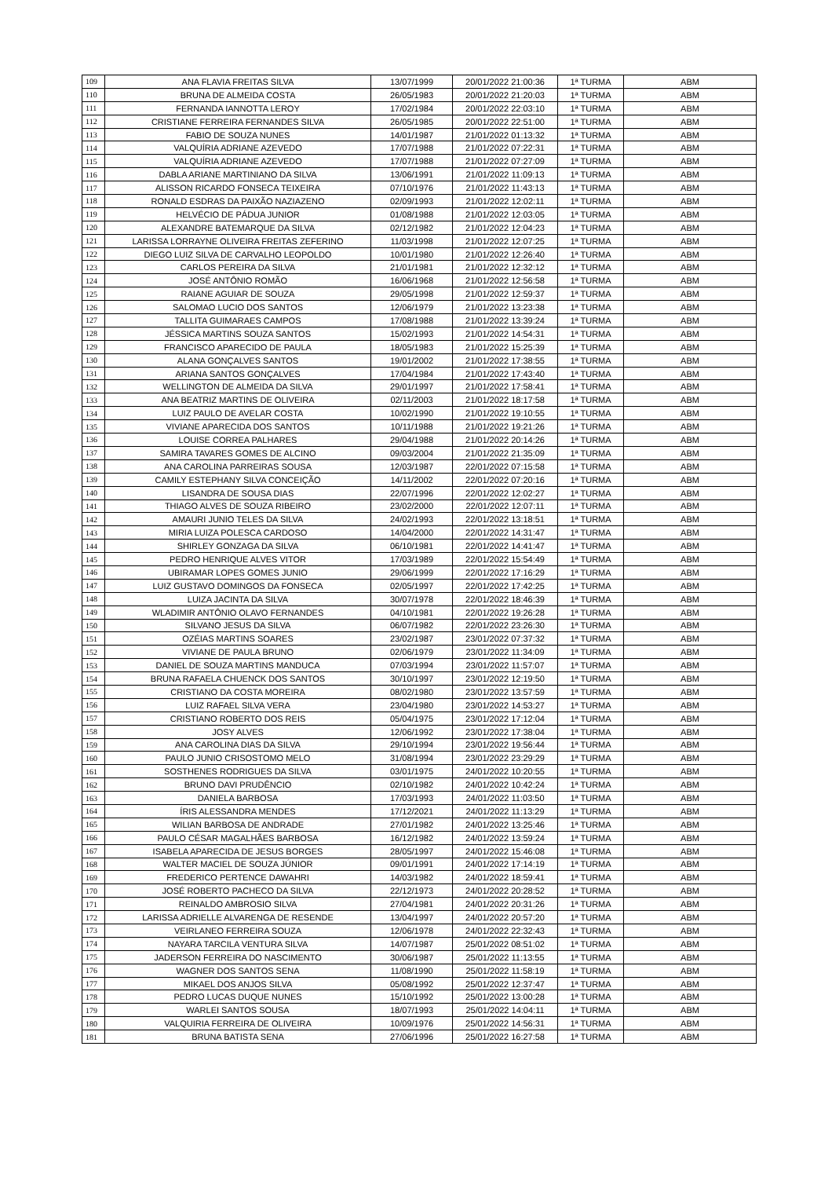| 109 | ANA FLAVIA FREITAS SILVA | 13/07/1999 | 20/01/2022 21:00:36 | 1ª TURMA | ABM |
| 110 | BRUNA DE ALMEIDA COSTA | 26/05/1983 | 20/01/2022 21:20:03 | 1ª TURMA | ABM |
| 111 | FERNANDA IANNOTTA LEROY | 17/02/1984 | 20/01/2022 22:03:10 | 1ª TURMA | ABM |
| 112 | CRISTIANE FERREIRA FERNANDES SILVA | 26/05/1985 | 20/01/2022 22:51:00 | 1ª TURMA | ABM |
| 113 | FABIO DE SOUZA NUNES | 14/01/1987 | 21/01/2022 01:13:32 | 1ª TURMA | ABM |
| 114 | VALQUÍRIA ADRIANE AZEVEDO | 17/07/1988 | 21/01/2022 07:22:31 | 1ª TURMA | ABM |
| 115 | VALQUÍRIA ADRIANE AZEVEDO | 17/07/1988 | 21/01/2022 07:27:09 | 1ª TURMA | ABM |
| 116 | DABLA ARIANE MARTINIANO DA SILVA | 13/06/1991 | 21/01/2022 11:09:13 | 1ª TURMA | ABM |
| 117 | ALISSON RICARDO FONSECA TEIXEIRA | 07/10/1976 | 21/01/2022 11:43:13 | 1ª TURMA | ABM |
| 118 | RONALD ESDRAS DA PAIXÃO NAZIAZENO | 02/09/1993 | 21/01/2022 12:02:11 | 1ª TURMA | ABM |
| 119 | HELVÉCIO DE PÁDUA JUNIOR | 01/08/1988 | 21/01/2022 12:03:05 | 1ª TURMA | ABM |
| 120 | ALEXANDRE BATEMARQUE DA SILVA | 02/12/1982 | 21/01/2022 12:04:23 | 1ª TURMA | ABM |
| 121 | LARISSA LORRAYNE OLIVEIRA FREITAS ZEFERINO | 11/03/1998 | 21/01/2022 12:07:25 | 1ª TURMA | ABM |
| 122 | DIEGO LUIZ SILVA DE CARVALHO LEOPOLDO | 10/01/1980 | 21/01/2022 12:26:40 | 1ª TURMA | ABM |
| 123 | CARLOS PEREIRA DA SILVA | 21/01/1981 | 21/01/2022 12:32:12 | 1ª TURMA | ABM |
| 124 | JOSÉ ANTÔNIO ROMÃO | 16/06/1968 | 21/01/2022 12:56:58 | 1ª TURMA | ABM |
| 125 | RAIANE AGUIAR DE SOUZA | 29/05/1998 | 21/01/2022 12:59:37 | 1ª TURMA | ABM |
| 126 | SALOMAO LUCIO DOS SANTOS | 12/06/1979 | 21/01/2022 13:23:38 | 1ª TURMA | ABM |
| 127 | TALLITA GUIMARAES CAMPOS | 17/08/1988 | 21/01/2022 13:39:24 | 1ª TURMA | ABM |
| 128 | JÉSSICA MARTINS SOUZA SANTOS | 15/02/1993 | 21/01/2022 14:54:31 | 1ª TURMA | ABM |
| 129 | FRANCISCO APARECIDO DE PAULA | 18/05/1983 | 21/01/2022 15:25:39 | 1ª TURMA | ABM |
| 130 | ALANA GONÇALVES SANTOS | 19/01/2002 | 21/01/2022 17:38:55 | 1ª TURMA | ABM |
| 131 | ARIANA SANTOS GONÇALVES | 17/04/1984 | 21/01/2022 17:43:40 | 1ª TURMA | ABM |
| 132 | WELLINGTON DE ALMEIDA DA SILVA | 29/01/1997 | 21/01/2022 17:58:41 | 1ª TURMA | ABM |
| 133 | ANA BEATRIZ MARTINS DE OLIVEIRA | 02/11/2003 | 21/01/2022 18:17:58 | 1ª TURMA | ABM |
| 134 | LUIZ PAULO DE AVELAR COSTA | 10/02/1990 | 21/01/2022 19:10:55 | 1ª TURMA | ABM |
| 135 | VIVIANE APARECIDA DOS SANTOS | 10/11/1988 | 21/01/2022 19:21:26 | 1ª TURMA | ABM |
| 136 | LOUISE CORREA PALHARES | 29/04/1988 | 21/01/2022 20:14:26 | 1ª TURMA | ABM |
| 137 | SAMIRA TAVARES GOMES DE ALCINO | 09/03/2004 | 21/01/2022 21:35:09 | 1ª TURMA | ABM |
| 138 | ANA CAROLINA PARREIRAS SOUSA | 12/03/1987 | 22/01/2022 07:15:58 | 1ª TURMA | ABM |
| 139 | CAMILY ESTEPHANY SILVA CONCEIÇÃO | 14/11/2002 | 22/01/2022 07:20:16 | 1ª TURMA | ABM |
| 140 | LISANDRA DE SOUSA DIAS | 22/07/1996 | 22/01/2022 12:02:27 | 1ª TURMA | ABM |
| 141 | THIAGO ALVES DE SOUZA RIBEIRO | 23/02/2000 | 22/01/2022 12:07:11 | 1ª TURMA | ABM |
| 142 | AMAURI JUNIO TELES DA SILVA | 24/02/1993 | 22/01/2022 13:18:51 | 1ª TURMA | ABM |
| 143 | MIRIA LUIZA POLESCA CARDOSO | 14/04/2000 | 22/01/2022 14:31:47 | 1ª TURMA | ABM |
| 144 | SHIRLEY GONZAGA DA SILVA | 06/10/1981 | 22/01/2022 14:41:47 | 1ª TURMA | ABM |
| 145 | PEDRO HENRIQUE ALVES VITOR | 17/03/1989 | 22/01/2022 15:54:49 | 1ª TURMA | ABM |
| 146 | UBIRAMAR LOPES GOMES JUNIO | 29/06/1999 | 22/01/2022 17:16:29 | 1ª TURMA | ABM |
| 147 | LUIZ GUSTAVO DOMINGOS DA FONSECA | 02/05/1997 | 22/01/2022 17:42:25 | 1ª TURMA | ABM |
| 148 | LUIZA JACINTA DA SILVA | 30/07/1978 | 22/01/2022 18:46:39 | 1ª TURMA | ABM |
| 149 | WLADIMIR ANTÔNIO OLAVO FERNANDES | 04/10/1981 | 22/01/2022 19:26:28 | 1ª TURMA | ABM |
| 150 | SILVANO JESUS DA SILVA | 06/07/1982 | 22/01/2022 23:26:30 | 1ª TURMA | ABM |
| 151 | OZÉIAS MARTINS SOARES | 23/02/1987 | 23/01/2022 07:37:32 | 1ª TURMA | ABM |
| 152 | VIVIANE DE PAULA BRUNO | 02/06/1979 | 23/01/2022 11:34:09 | 1ª TURMA | ABM |
| 153 | DANIEL DE SOUZA MARTINS MANDUCA | 07/03/1994 | 23/01/2022 11:57:07 | 1ª TURMA | ABM |
| 154 | BRUNA RAFAELA CHUENCK DOS SANTOS | 30/10/1997 | 23/01/2022 12:19:50 | 1ª TURMA | ABM |
| 155 | CRISTIANO DA COSTA MOREIRA | 08/02/1980 | 23/01/2022 13:57:59 | 1ª TURMA | ABM |
| 156 | LUIZ RAFAEL SILVA VERA | 23/04/1980 | 23/01/2022 14:53:27 | 1ª TURMA | ABM |
| 157 | CRISTIANO ROBERTO DOS REIS | 05/04/1975 | 23/01/2022 17:12:04 | 1ª TURMA | ABM |
| 158 | JOSY ALVES | 12/06/1992 | 23/01/2022 17:38:04 | 1ª TURMA | ABM |
| 159 | ANA CAROLINA DIAS DA SILVA | 29/10/1994 | 23/01/2022 19:56:44 | 1ª TURMA | ABM |
| 160 | PAULO JUNIO CRISOSTOMO MELO | 31/08/1994 | 23/01/2022 23:29:29 | 1ª TURMA | ABM |
| 161 | SOSTHENES RODRIGUES DA SILVA | 03/01/1975 | 24/01/2022 10:20:55 | 1ª TURMA | ABM |
| 162 | BRUNO DAVI PRUDÊNCIO | 02/10/1982 | 24/01/2022 10:42:24 | 1ª TURMA | ABM |
| 163 | DANIELA BARBOSA | 17/03/1993 | 24/01/2022 11:03:50 | 1ª TURMA | ABM |
| 164 | ÍRIS ALESSANDRA MENDES | 17/12/2021 | 24/01/2022 11:13:29 | 1ª TURMA | ABM |
| 165 | WILIAN BARBOSA DE ANDRADE | 27/01/1982 | 24/01/2022 13:25:46 | 1ª TURMA | ABM |
| 166 | PAULO CÉSAR MAGALHÃES BARBOSA | 16/12/1982 | 24/01/2022 13:59:24 | 1ª TURMA | ABM |
| 167 | ISABELA APARECIDA DE JESUS BORGES | 28/05/1997 | 24/01/2022 15:46:08 | 1ª TURMA | ABM |
| 168 | WALTER MACIEL DE SOUZA JÚNIOR | 09/01/1991 | 24/01/2022 17:14:19 | 1ª TURMA | ABM |
| 169 | FREDERICO PERTENCE DAWAHRI | 14/03/1982 | 24/01/2022 18:59:41 | 1ª TURMA | ABM |
| 170 | JOSÉ ROBERTO PACHECO DA SILVA | 22/12/1973 | 24/01/2022 20:28:52 | 1ª TURMA | ABM |
| 171 | REINALDO AMBROSIO SILVA | 27/04/1981 | 24/01/2022 20:31:26 | 1ª TURMA | ABM |
| 172 | LARISSA ADRIELLE ALVARENGA DE RESENDE | 13/04/1997 | 24/01/2022 20:57:20 | 1ª TURMA | ABM |
| 173 | VEIRLANEO FERREIRA SOUZA | 12/06/1978 | 24/01/2022 22:32:43 | 1ª TURMA | ABM |
| 174 | NAYARA TARCILA VENTURA SILVA | 14/07/1987 | 25/01/2022 08:51:02 | 1ª TURMA | ABM |
| 175 | JADERSON FERREIRA DO NASCIMENTO | 30/06/1987 | 25/01/2022 11:13:55 | 1ª TURMA | ABM |
| 176 | WAGNER DOS SANTOS SENA | 11/08/1990 | 25/01/2022 11:58:19 | 1ª TURMA | ABM |
| 177 | MIKAEL DOS ANJOS SILVA | 05/08/1992 | 25/01/2022 12:37:47 | 1ª TURMA | ABM |
| 178 | PEDRO LUCAS DUQUE NUNES | 15/10/1992 | 25/01/2022 13:00:28 | 1ª TURMA | ABM |
| 179 | WARLEI SANTOS SOUSA | 18/07/1993 | 25/01/2022 14:04:11 | 1ª TURMA | ABM |
| 180 | VALQUIRIA FERREIRA DE OLIVEIRA | 10/09/1976 | 25/01/2022 14:56:31 | 1ª TURMA | ABM |
| 181 | BRUNA BATISTA SENA | 27/06/1996 | 25/01/2022 16:27:58 | 1ª TURMA | ABM |